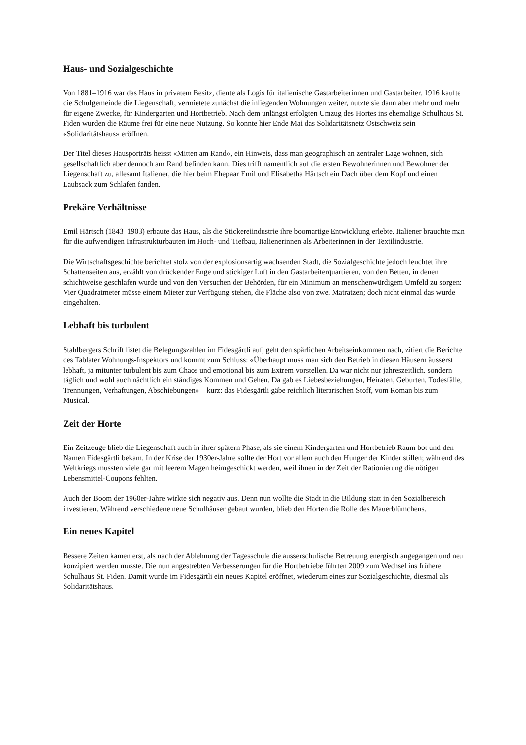Haus- und Sozialgeschichte
Von 1881–1916 war das Haus in privatem Besitz, diente als Logis für italienische Gastarbeiterinnen und Gastarbeiter. 1916 kaufte die Schulgemeinde die Liegenschaft, vermietete zunächst die inliegenden Wohnungen weiter, nutzte sie dann aber mehr und mehr für eigene Zwecke, für Kindergarten und Hortbetrieb. Nach dem unlängst erfolgten Umzug des Hortes ins ehemalige Schulhaus St. Fiden wurden die Räume frei für eine neue Nutzung. So konnte hier Ende Mai das Solidaritätsnetz Ostschweiz sein «Solidaritätshaus» eröffnen.
Der Titel dieses Hausporträts heisst «Mitten am Rand», ein Hinweis, dass man geographisch an zentraler Lage wohnen, sich gesellschaftlich aber dennoch am Rand befinden kann. Dies trifft namentlich auf die ersten Bewohnerinnen und Bewohner der Liegenschaft zu, allesamt Italiener, die hier beim Ehepaar Emil und Elisabetha Härtsch ein Dach über dem Kopf und einen Laubsack zum Schlafen fanden.
Prekäre Verhältnisse
Emil Härtsch (1843–1903) erbaute das Haus, als die Stickereiindustrie ihre boomartige Entwicklung erlebte. Italiener brauchte man für die aufwendigen Infrastrukturbauten im Hoch- und Tiefbau, Italienerinnen als Arbeiterinnen in der Textilindustrie.
Die Wirtschaftsgeschichte berichtet stolz von der explosionsartig wachsenden Stadt, die Sozialgeschichte jedoch leuchtet ihre Schattenseiten aus, erzählt von drückender Enge und stickiger Luft in den Gastarbeiterquartieren, von den Betten, in denen schichtweise geschlafen wurde und von den Versuchen der Behörden, für ein Minimum an menschenwürdigem Umfeld zu sorgen: Vier Quadratmeter müsse einem Mieter zur Verfügung stehen, die Fläche also von zwei Matratzen; doch nicht einmal das wurde eingehalten.
Lebhaft bis turbulent
Stahlbergers Schrift listet die Belegungszahlen im Fidesgärtli auf, geht den spärlichen Arbeitseinkommen nach, zitiert die Berichte des Tablater Wohnungs-Inspektors und kommt zum Schluss: «Überhaupt muss man sich den Betrieb in diesen Häusern äusserst lebhaft, ja mitunter turbulent bis zum Chaos und emotional bis zum Extrem vorstellen. Da war nicht nur jahreszeitlich, sondern täglich und wohl auch nächtlich ein ständiges Kommen und Gehen. Da gab es Liebesbeziehungen, Heiraten, Geburten, Todesfälle, Trennungen, Verhaftungen, Abschiebungen» – kurz: das Fidesgärtli gäbe reichlich literarischen Stoff, vom Roman bis zum Musical.
Zeit der Horte
Ein Zeitzeuge blieb die Liegenschaft auch in ihrer spätern Phase, als sie einem Kindergarten und Hortbetrieb Raum bot und den Namen Fidesgärtli bekam. In der Krise der 1930er-Jahre sollte der Hort vor allem auch den Hunger der Kinder stillen; während des Weltkriegs mussten viele gar mit leerem Magen heimgeschickt werden, weil ihnen in der Zeit der Rationierung die nötigen Lebensmittel-Coupons fehlten.
Auch der Boom der 1960er-Jahre wirkte sich negativ aus. Denn nun wollte die Stadt in die Bildung statt in den Sozialbereich investieren. Während verschiedene neue Schulhäuser gebaut wurden, blieb den Horten die Rolle des Mauerblümchens.
Ein neues Kapitel
Bessere Zeiten kamen erst, als nach der Ablehnung der Tagesschule die ausserschulische Betreuung energisch angegangen und neu konzipiert werden musste. Die nun angestrebten Verbesserungen für die Hortbetriebe führten 2009 zum Wechsel ins frühere Schulhaus St. Fiden. Damit wurde im Fidesgärtli ein neues Kapitel eröffnet, wiederum eines zur Sozialgeschichte, diesmal als Solidaritätshaus.